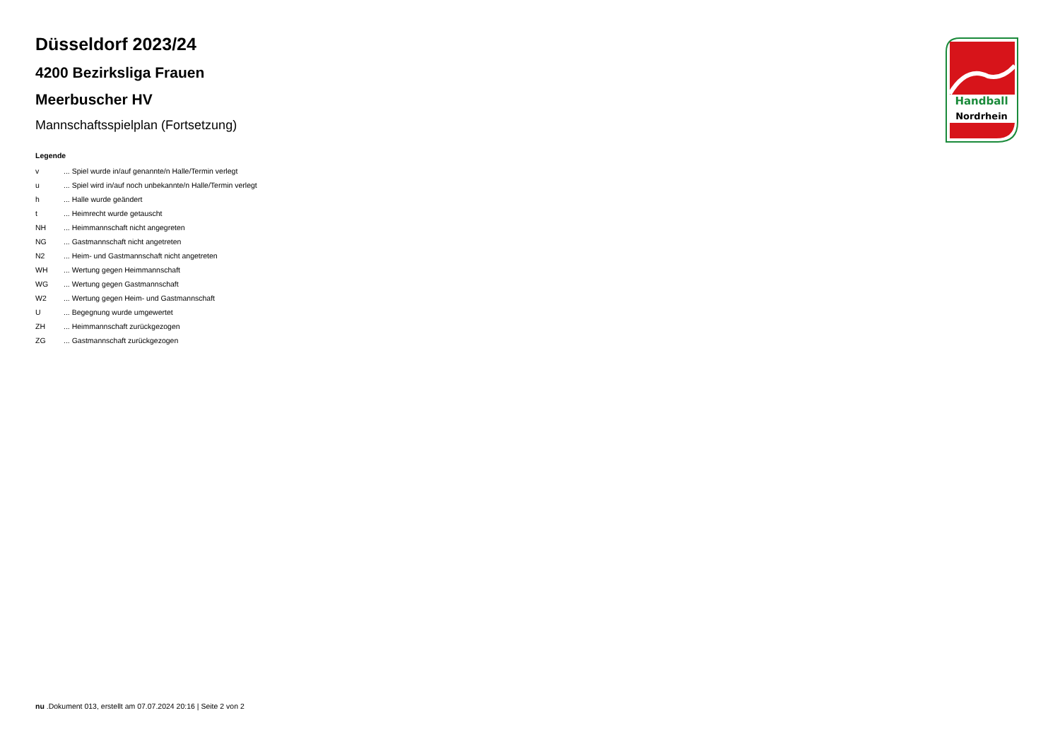Düsseldorf 2023/24
4200 Bezirksliga Frauen
Meerbuscher HV
Mannschaftsspielplan (Fortsetzung)
Legende
| v | ... Spiel wurde in/auf genannte/n Halle/Termin verlegt |
| u | ... Spiel wird in/auf noch unbekannte/n Halle/Termin verlegt |
| h | ... Halle wurde geändert |
| t | ... Heimrecht wurde getauscht |
| NH | ... Heimmannschaft nicht angegreten |
| NG | ... Gastmannschaft nicht angetreten |
| N2 | ... Heim- und Gastmannschaft nicht angetreten |
| WH | ... Wertung gegen Heimmannschaft |
| WG | ... Wertung gegen Gastmannschaft |
| W2 | ... Wertung gegen Heim- und Gastmannschaft |
| U | ... Begegnung wurde umgewertet |
| ZH | ... Heimmannschaft zurückgezogen |
| ZG | ... Gastmannschaft zurückgezogen |
Handball
Nordrhein
nu .Dokument 013, erstellt am 07.07.2024 20:16 | Seite 2 von 2